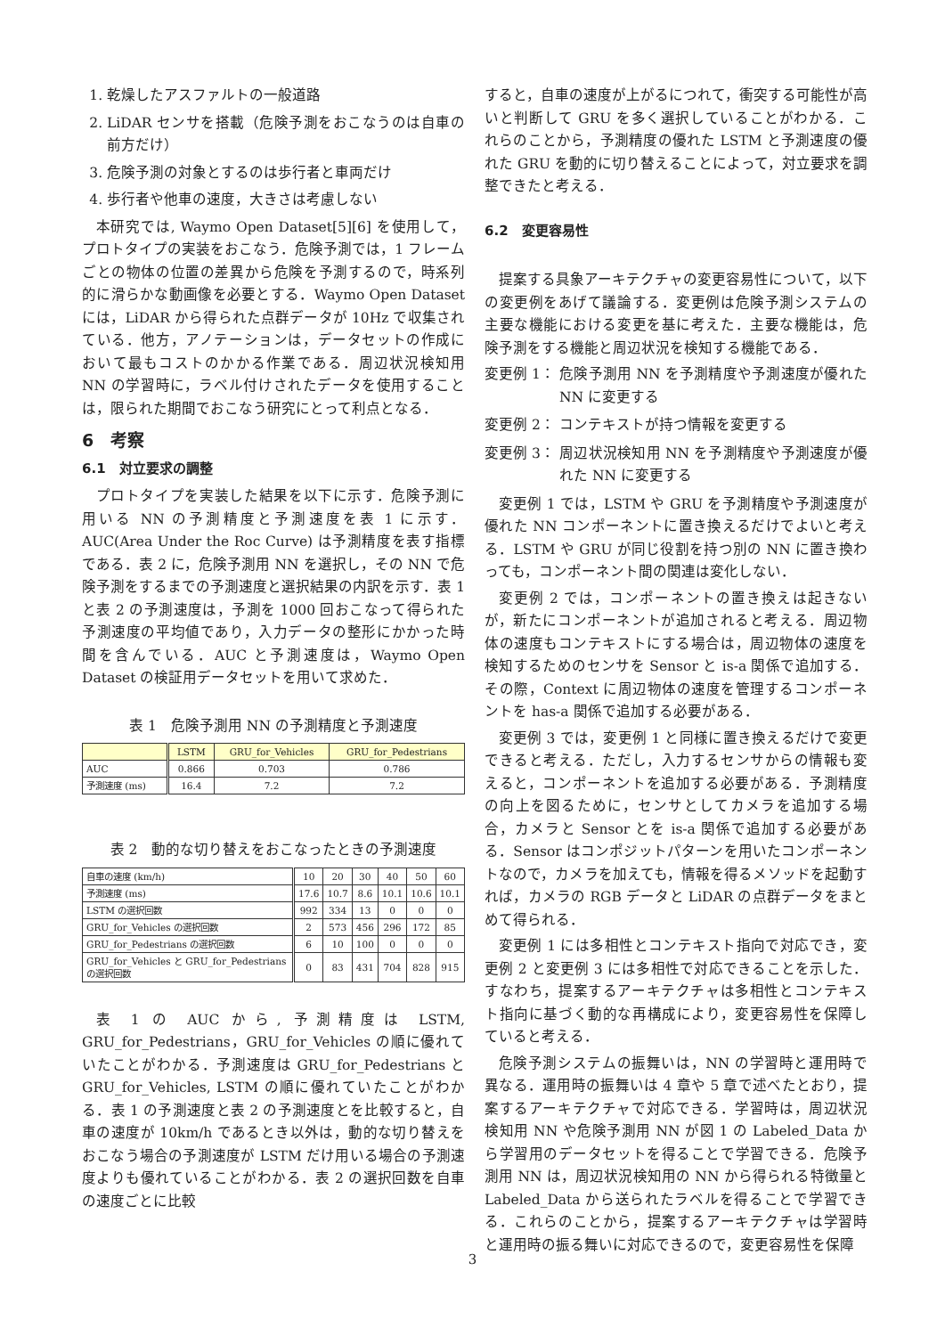1. 乾燥したアスファルトの一般道路
2. LiDAR センサを搭載（危険予測をおこなうのは自車の前方だけ）
3. 危険予測の対象とするのは歩行者と車両だけ
4. 歩行者や他車の速度，大きさは考慮しない
本研究では, Waymo Open Dataset[5][6] を使用して，プロトタイプの実装をおこなう．危険予測では，1 フレームごとの物体の位置の差異から危険を予測するので，時系列的に滑らかな動画像を必要とする．Waymo Open Dataset には，LiDAR から得られた点群データが 10Hz で収集されている．他方，アノテーションは，データセットの作成において最もコストのかかる作業である．周辺状況検知用 NN の学習時に，ラベル付けされたデータを使用することは，限られた期間でおこなう研究にとって利点となる．
6　考察
6.1　対立要求の調整
プロトタイプを実装した結果を以下に示す．危険予測に用いる NN の予測精度と予測速度を表 1 に示す．AUC(Area Under the Roc Curve) は予測精度を表す指標である．表 2 に，危険予測用 NN を選択し，その NN で危険予測をするまでの予測速度と選択結果の内訳を示す．表 1 と表 2 の予測速度は，予測を 1000 回おこなって得られた予測速度の平均値であり，入力データの整形にかかった時間を含んでいる．AUC と予測速度は，Waymo Open Dataset の検証用データセットを用いて求めた．
表 1　危険予測用 NN の予測精度と予測速度
| | LSTM | GRU_for_Vehicles | GRU_for_Pedestrians |
| --- | --- | --- | --- |
| AUC | 0.866 | 0.703 | 0.786 |
| 予測速度 (ms) | 16.4 | 7.2 | 7.2 |
表 2　動的な切り替えをおこなったときの予測速度
| 自車の速度 (km/h) | 10 | 20 | 30 | 40 | 50 | 60 |
| --- | --- | --- | --- | --- | --- | --- |
| 予測速度 (ms) | 17.6 | 10.7 | 8.6 | 10.1 | 10.6 | 10.1 |
| LSTM の選択回数 | 992 | 334 | 13 | 0 | 0 | 0 |
| GRU_for_Vehicles の選択回数 | 2 | 573 | 456 | 296 | 172 | 85 |
| GRU_for_Pedestrians の選択回数 | 6 | 10 | 100 | 0 | 0 | 0 |
| GRU_for_Vehicles と GRU_for_Pedestrians の選択回数 | 0 | 83 | 431 | 704 | 828 | 915 |
表 1 の AUC から, 予測精度は LSTM, GRU_for_Pedestrians，GRU_for_Vehicles の順に優れていたことがわかる．予測速度は GRU_for_Pedestrians と GRU_for_Vehicles, LSTM の順に優れていたことがわかる．表 1 の予測速度と表 2 の予測速度とを比較すると，自車の速度が 10km/h であるとき以外は，動的な切り替えをおこなう場合の予測速度が LSTM だけ用いる場合の予測速度よりも優れていることがわかる．表 2 の選択回数を自車の速度ごとに比較
すると，自車の速度が上がるにつれて，衝突する可能性が高いと判断して GRU を多く選択していることがわかる．これらのことから，予測精度の優れた LSTM と予測速度の優れた GRU を動的に切り替えることによって，対立要求を調整できたと考える．
6.2　変更容易性
提案する具象アーキテクチャの変更容易性について，以下の変更例をあげて議論する．変更例は危険予測システムの主要な機能における変更を基に考えた．主要な機能は，危険予測をする機能と周辺状況を検知する機能である．
変更例 1： 危険予測用 NN を予測精度や予測速度が優れた NN に変更する
変更例 2： コンテキストが持つ情報を変更する
変更例 3： 周辺状況検知用 NN を予測精度や予測速度が優れた NN に変更する
変更例 1 では，LSTM や GRU を予測精度や予測速度が優れた NN コンポーネントに置き換えるだけでよいと考える．LSTM や GRU が同じ役割を持つ別の NN に置き換わっても，コンポーネント間の関連は変化しない．
変更例 2 では，コンポーネントの置き換えは起きないが，新たにコンポーネントが追加されると考える．周辺物体の速度もコンテキストにする場合は，周辺物体の速度を検知するためのセンサを Sensor と is-a 関係で追加する．その際，Context に周辺物体の速度を管理するコンポーネントを has-a 関係で追加する必要がある．
変更例 3 では，変更例 1 と同様に置き換えるだけで変更できると考える．ただし，入力するセンサからの情報も変えると，コンポーネントを追加する必要がある．予測精度の向上を図るために，センサとしてカメラを追加する場合，カメラと Sensor とを is-a 関係で追加する必要がある．Sensor はコンポジットパターンを用いたコンポーネントなので，カメラを加えても，情報を得るメソッドを起動すれば，カメラの RGB データと LiDAR の点群データをまとめて得られる．
変更例 1 には多相性とコンテキスト指向で対応でき，変更例 2 と変更例 3 には多相性で対応できることを示した．すなわち，提案するアーキテクチャは多相性とコンテキスト指向に基づく動的な再構成により，変更容易性を保障していると考える．
危険予測システムの振舞いは，NN の学習時と運用時で異なる．運用時の振舞いは 4 章や 5 章で述べたとおり，提案するアーキテクチャで対応できる．学習時は，周辺状況検知用 NN や危険予測用 NN が図 1 の Labeled_Data から学習用のデータセットを得ることで学習できる．危険予測用 NN は，周辺状況検知用の NN から得られる特徴量と Labeled_Data から送られたラベルを得ることで学習できる．これらのことから，提案するアーキテクチャは学習時と運用時の振る舞いに対応できるので，変更容易性を保障
3